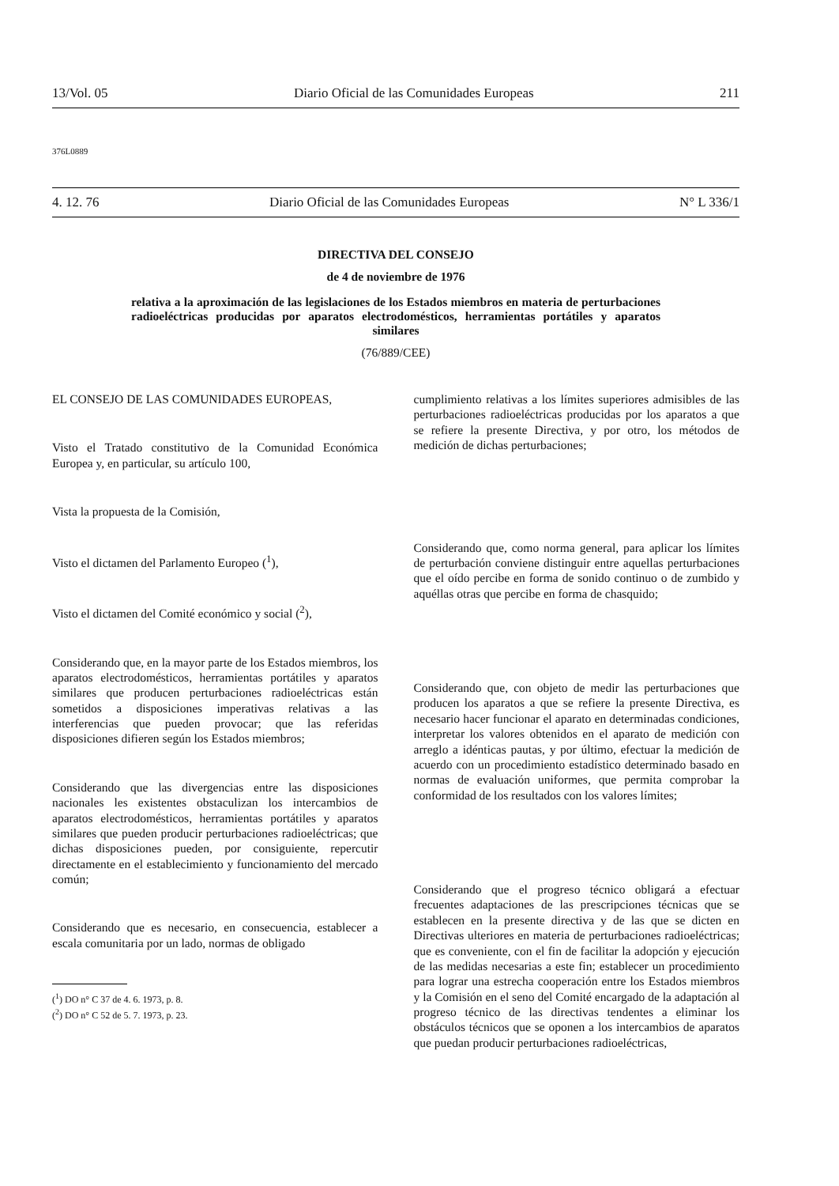13/Vol. 05 Diario Oficial de las Comunidades Europeas 211
376L0889
4. 12. 76 Diario Oficial de las Comunidades Europeas N° L 336/1
DIRECTIVA DEL CONSEJO
de 4 de noviembre de 1976
relativa a la aproximación de las legislaciones de los Estados miembros en materia de perturbaciones radioeléctricas producidas por aparatos electrodomésticos, herramientas portátiles y aparatos similares
(76/889/CEE)
EL CONSEJO DE LAS COMUNIDADES EUROPEAS,
Visto el Tratado constitutivo de la Comunidad Económica Europea y, en particular, su artículo 100,
Vista la propuesta de la Comisión,
Visto el dictamen del Parlamento Europeo (<sup>1</sup>),
Visto el dictamen del Comité económico y social (<sup>2</sup>),
Considerando que, en la mayor parte de los Estados miembros, los aparatos electrodomésticos, herramientas portátiles y aparatos similares que producen perturbaciones radioeléctricas están sometidos a disposiciones imperativas relativas a las interferencias que pueden provocar; que las referidas disposiciones difieren según los Estados miembros;
Considerando que las divergencias entre las disposiciones nacionales les existentes obstaculizan los intercambios de aparatos electrodomésticos, herramientas portátiles y aparatos similares que pueden producir perturbaciones radioeléctricas; que dichas disposiciones pueden, por consiguiente, repercutir directamente en el establecimiento y funcionamiento del mercado común;
Considerando que es necesario, en consecuencia, establecer a escala comunitaria por un lado, normas de obligado
(<sup>1</sup>) DO n° C 37 de 4. 6. 1973, p. 8.
(<sup>2</sup>) DO n° C 52 de 5. 7. 1973, p. 23.
cumplimiento relativas a los límites superiores admisibles de las perturbaciones radioeléctricas producidas por los aparatos a que se refiere la presente Directiva, y por otro, los métodos de medición de dichas perturbaciones;
Considerando que, como norma general, para aplicar los límites de perturbación conviene distinguir entre aquellas perturbaciones que el oído percibe en forma de sonido continuo o de zumbido y aquéllas otras que percibe en forma de chasquido;
Considerando que, con objeto de medir las perturbaciones que producen los aparatos a que se refiere la presente Directiva, es necesario hacer funcionar el aparato en determinadas condiciones, interpretar los valores obtenidos en el aparato de medición con arreglo a idénticas pautas, y por último, efectuar la medición de acuerdo con un procedimiento estadístico determinado basado en normas de evaluación uniformes, que permita comprobar la conformidad de los resultados con los valores límites;
Considerando que el progreso técnico obligará a efectuar frecuentes adaptaciones de las prescripciones técnicas que se establecen en la presente directiva y de las que se dicten en Directivas ulteriores en materia de perturbaciones radioeléctricas; que es conveniente, con el fin de facilitar la adopción y ejecución de las medidas necesarias a este fin; establecer un procedimiento para lograr una estrecha cooperación entre los Estados miembros y la Comisión en el seno del Comité encargado de la adaptación al progreso técnico de las directivas tendentes a eliminar los obstáculos técnicos que se oponen a los intercambios de aparatos que puedan producir perturbaciones radioeléctricas,